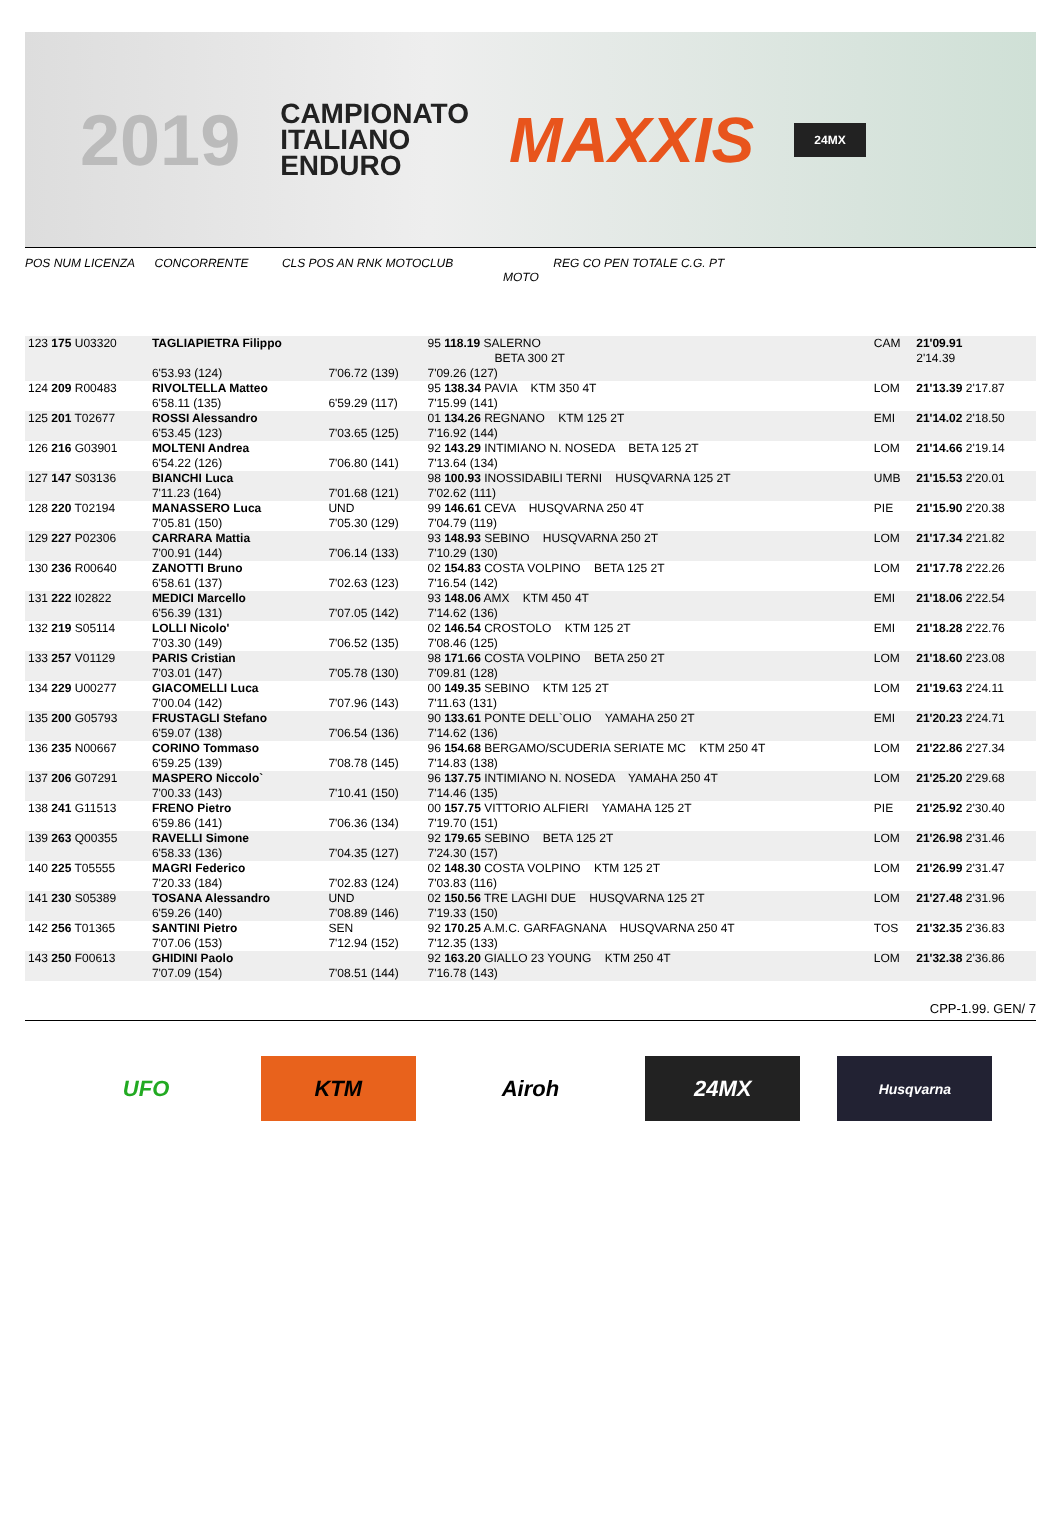2019 CAMPIONATO
ITALIANO
ENDURO MAXXIS 24MX
POS NUM LICENZA CONCORRENTE CLS POS AN RNK MOTOCLUB REG CO PEN TOTALE C.G. PT
MOTO
| 123 175 U03320 | TAGLIAPIETRA Filippo | | 95 118.19 SALERNO | CAM | 21'09.91 |
| | | | BETA 300 2T | | 2'14.39 |
| | 6'53.93 (124) | 7'06.72 (139) | 7'09.26 (127) | | |
| 124 209 R00483 | RIVOLTELLA Matteo | | 95 138.34 PAVIA KTM 350 4T | LOM | 21'13.39 2'17.87 |
| | 6'58.11 (135) | 6'59.29 (117) | 7'15.99 (141) | | |
| 125 201 T02677 | ROSSI Alessandro | | 01 134.26 REGNANO KTM 125 2T | EMI | 21'14.02 2'18.50 |
| | 6'53.45 (123) | 7'03.65 (125) | 7'16.92 (144) | | |
| 126 216 G03901 | MOLTENI Andrea | | 92 143.29 INTIMIANO N. NOSEDA BETA 125 2T | LOM | 21'14.66 2'19.14 |
| | 6'54.22 (126) | 7'06.80 (141) | 7'13.64 (134) | | |
| 127 147 S03136 | BIANCHI Luca | | 98 100.93 INOSSIDABILI TERNI HUSQVARNA 125 2T | UMB | 21'15.53 2'20.01 |
| | 7'11.23 (164) | 7'01.68 (121) | 7'02.62 (111) | | |
| 128 220 T02194 | MANASSERO Luca | UND | 99 146.61 CEVA HUSQVARNA 250 4T | PIE | 21'15.90 2'20.38 |
| | 7'05.81 (150) | 7'05.30 (129) | 7'04.79 (119) | | |
| 129 227 P02306 | CARRARA Mattia | | 93 148.93 SEBINO HUSQVARNA 250 2T | LOM | 21'17.34 2'21.82 |
| | 7'00.91 (144) | 7'06.14 (133) | 7'10.29 (130) | | |
| 130 236 R00640 | ZANOTTI Bruno | | 02 154.83 COSTA VOLPINO BETA 125 2T | LOM | 21'17.78 2'22.26 |
| | 6'58.61 (137) | 7'02.63 (123) | 7'16.54 (142) | | |
| 131 222 I02822 | MEDICI Marcello | | 93 148.06 AMX KTM 450 4T | EMI | 21'18.06 2'22.54 |
| | 6'56.39 (131) | 7'07.05 (142) | 7'14.62 (136) | | |
| 132 219 S05114 | LOLLI Nicolo' | | 02 146.54 CROSTOLO KTM 125 2T | EMI | 21'18.28 2'22.76 |
| | 7'03.30 (149) | 7'06.52 (135) | 7'08.46 (125) | | |
| 133 257 V01129 | PARIS Cristian | | 98 171.66 COSTA VOLPINO BETA 250 2T | LOM | 21'18.60 2'23.08 |
| | 7'03.01 (147) | 7'05.78 (130) | 7'09.81 (128) | | |
| 134 229 U00277 | GIACOMELLI Luca | | 00 149.35 SEBINO KTM 125 2T | LOM | 21'19.63 2'24.11 |
| | 7'00.04 (142) | 7'07.96 (143) | 7'11.63 (131) | | |
| 135 200 G05793 | FRUSTAGLI Stefano | | 90 133.61 PONTE DELL`OLIO YAMAHA 250 2T | EMI | 21'20.23 2'24.71 |
| | 6'59.07 (138) | 7'06.54 (136) | 7'14.62 (136) | | |
| 136 235 N00667 | CORINO Tommaso | | 96 154.68 BERGAMO/SCUDERIA SERIATE MC KTM 250 4T | LOM | 21'22.86 2'27.34 |
| | 6'59.25 (139) | 7'08.78 (145) | 7'14.83 (138) | | |
| 137 206 G07291 | MASPERO Niccolo` | | 96 137.75 INTIMIANO N. NOSEDA YAMAHA 250 4T | LOM | 21'25.20 2'29.68 |
| | 7'00.33 (143) | 7'10.41 (150) | 7'14.46 (135) | | |
| 138 241 G11513 | FRENO Pietro | | 00 157.75 VITTORIO ALFIERI YAMAHA 125 2T | PIE | 21'25.92 2'30.40 |
| | 6'59.86 (141) | 7'06.36 (134) | 7'19.70 (151) | | |
| 139 263 Q00355 | RAVELLI Simone | | 92 179.65 SEBINO BETA 125 2T | LOM | 21'26.98 2'31.46 |
| | 6'58.33 (136) | 7'04.35 (127) | 7'24.30 (157) | | |
| 140 225 T05555 | MAGRI Federico | | 02 148.30 COSTA VOLPINO KTM 125 2T | LOM | 21'26.99 2'31.47 |
| | 7'20.33 (184) | 7'02.83 (124) | 7'03.83 (116) | | |
| 141 230 S05389 | TOSANA Alessandro | UND | 02 150.56 TRE LAGHI DUE HUSQVARNA 125 2T | LOM | 21'27.48 2'31.96 |
| | 6'59.26 (140) | 7'08.89 (146) | 7'19.33 (150) | | |
| 142 256 T01365 | SANTINI Pietro | SEN | 92 170.25 A.M.C. GARFAGNANA HUSQVARNA 250 4T | TOS | 21'32.35 2'36.83 |
| | 7'07.06 (153) | 7'12.94 (152) | 7'12.35 (133) | | |
| 143 250 F00613 | GHIDINI Paolo | | 92 163.20 GIALLO 23 YOUNG KTM 250 4T | LOM | 21'32.38 2'36.86 |
| | 7'07.09 (154) | 7'08.51 (144) | 7'16.78 (143) | | |
CPP-1.99. GEN/ 7
UFO KTM Airoh 24MX
Husqvarna